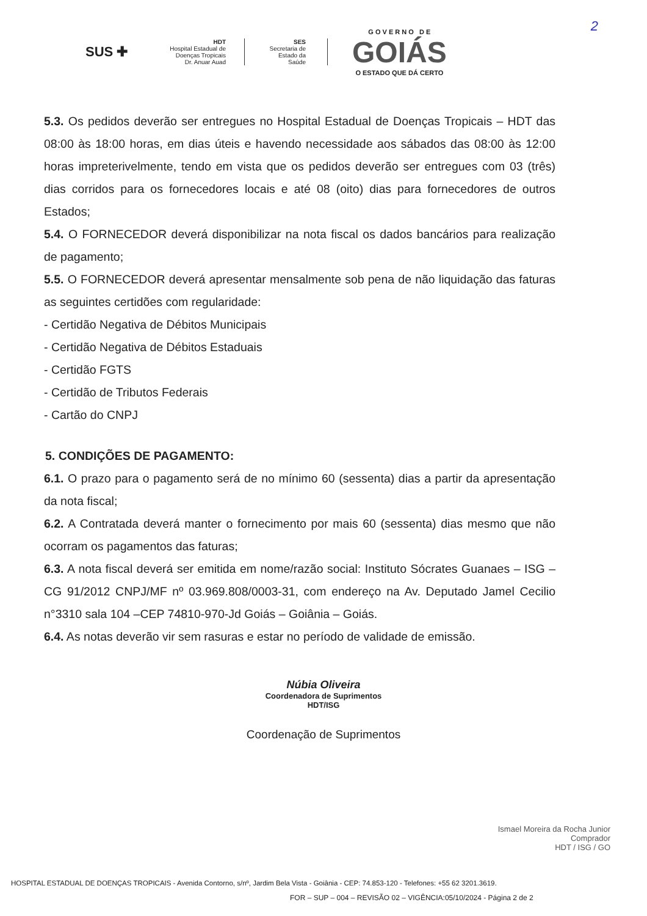2
SUS ✚
HDT
Hospital Estadual de
Doenças Tropicais
Dr. Anuar Auad
SES
Secretaria de
Estado da
Saúde
G O V E R N O D E
GOIÁS
O ESTADO QUE DÁ CERTO
5.3. Os pedidos deverão ser entregues no Hospital Estadual de Doenças Tropicais – HDT das 08:00 às 18:00 horas, em dias úteis e havendo necessidade aos sábados das 08:00 às 12:00 horas impreterivelmente, tendo em vista que os pedidos deverão ser entregues com 03 (três) dias corridos para os fornecedores locais e até 08 (oito) dias para fornecedores de outros Estados;
5.4. O FORNECEDOR deverá disponibilizar na nota fiscal os dados bancários para realização de pagamento;
5.5. O FORNECEDOR deverá apresentar mensalmente sob pena de não liquidação das faturas as seguintes certidões com regularidade:
- Certidão Negativa de Débitos Municipais
- Certidão Negativa de Débitos Estaduais
- Certidão FGTS
- Certidão de Tributos Federais
- Cartão do CNPJ
5. CONDIÇÕES DE PAGAMENTO:
6.1. O prazo para o pagamento será de no mínimo 60 (sessenta) dias a partir da apresentação da nota fiscal;
6.2. A Contratada deverá manter o fornecimento por mais 60 (sessenta) dias mesmo que não ocorram os pagamentos das faturas;
6.3. A nota fiscal deverá ser emitida em nome/razão social: Instituto Sócrates Guanaes – ISG – CG 91/2012 CNPJ/MF nº 03.969.808/0003-31, com endereço na Av. Deputado Jamel Cecilio n°3310 sala 104 –CEP 74810-970-Jd Goiás – Goiânia – Goiás.
6.4. As notas deverão vir sem rasuras e estar no período de validade de emissão.
Núbia Oliveira
Coordenadora de Suprimentos
HDT/ISG
Coordenação de Suprimentos
Ismael Moreira da Rocha Junior
Comprador
HDT / ISG / GO
HOSPITAL ESTADUAL DE DOENÇAS TROPICAIS - Avenida Contorno, s/nº, Jardim Bela Vista - Goiânia - CEP: 74.853-120 - Telefones: +55 62 3201.3619.
FOR – SUP – 004 – REVISÃO 02 – VIGÊNCIA:05/10/2024 - Página 2 de 2